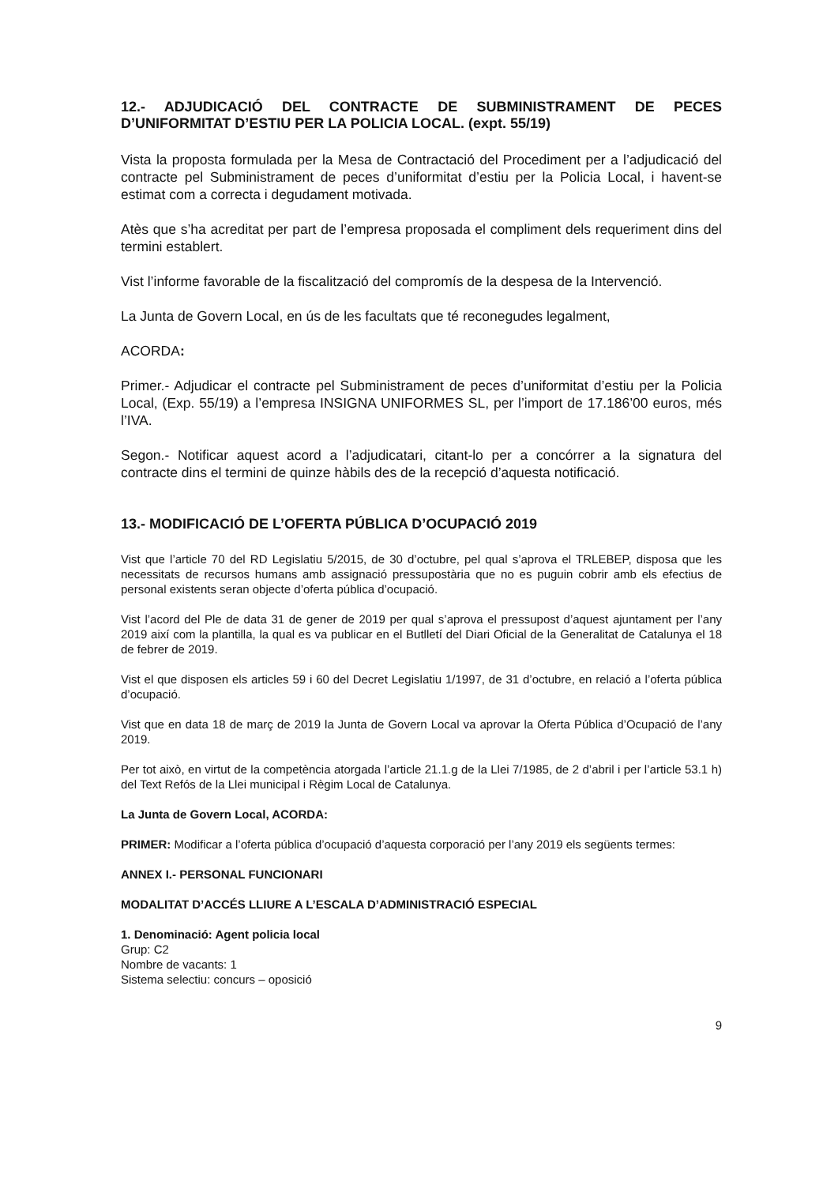12.- ADJUDICACIÓ DEL CONTRACTE DE SUBMINISTRAMENT DE PECES D’UNIFORMITAT D’ESTIU PER LA POLICIA LOCAL. (expt. 55/19)
Vista la proposta formulada per la Mesa de Contractació del Procediment per a l’adjudicació del contracte pel Subministrament de peces d’uniformitat d’estiu per la Policia Local, i havent-se estimat com a correcta i degudament motivada.
Atès que s’ha acreditat per part de l’empresa proposada el compliment dels requeriment dins del termini establert.
Vist l’informe favorable de la fiscalització del compromís de la despesa de la Intervenció.
La Junta de Govern Local, en ús de les facultats que té reconegudes legalment,
ACORDA:
Primer.- Adjudicar el contracte pel Subministrament de peces d’uniformitat d’estiu per la Policia Local, (Exp. 55/19) a l’empresa INSIGNA UNIFORMES SL, per l’import de 17.186’00 euros, més l’IVA.
Segon.- Notificar aquest acord a l’adjudicatari, citant-lo per a concórrer a la signatura del contracte dins el termini de quinze hàbils des de la recepció d’aquesta notificació.
13.- MODIFICACIÓ DE L’OFERTA PÚBLICA D’OCUPACIÓ 2019
Vist que l’article 70 del RD Legislatiu 5/2015, de 30 d’octubre, pel qual s’aprova el TRLEBEP, disposa que les necessitats de recursos humans amb assignació pressupostària que no es puguin cobrir amb els efectius de personal existents seran objecte d’oferta pública d’ocupació.
Vist l’acord del Ple de data 31 de gener de 2019 per qual s’aprova el pressupost d’aquest ajuntament per l’any 2019 així com la plantilla, la qual es va publicar en el Butlletí del Diari Oficial de la Generalitat de Catalunya el 18 de febrer de 2019.
Vist el que disposen els articles 59 i 60 del Decret Legislatiu 1/1997, de 31 d’octubre, en relació a l’oferta pública d’ocupació.
Vist que en data 18 de març de 2019 la Junta de Govern Local va aprovar la Oferta Pública d’Ocupació de l’any 2019.
Per tot això, en virtut de la competència atorgada l’article 21.1.g de la Llei 7/1985, de 2 d’abril i per l’article 53.1 h) del Text Refós de la Llei municipal i Règim Local de Catalunya.
La Junta de Govern Local, ACORDA:
PRIMER: Modificar a l’oferta pública d’ocupació d’aquesta corporació per l’any 2019 els següents termes:
ANNEX I.- PERSONAL FUNCIONARI
MODALITAT D’ACCÉS LLIURE A L’ESCALA D’ADMINISTRACIÓ ESPECIAL
1. Denominació: Agent policia local
Grup: C2
Nombre de vacants: 1
Sistema selectiu: concurs – oposició
9